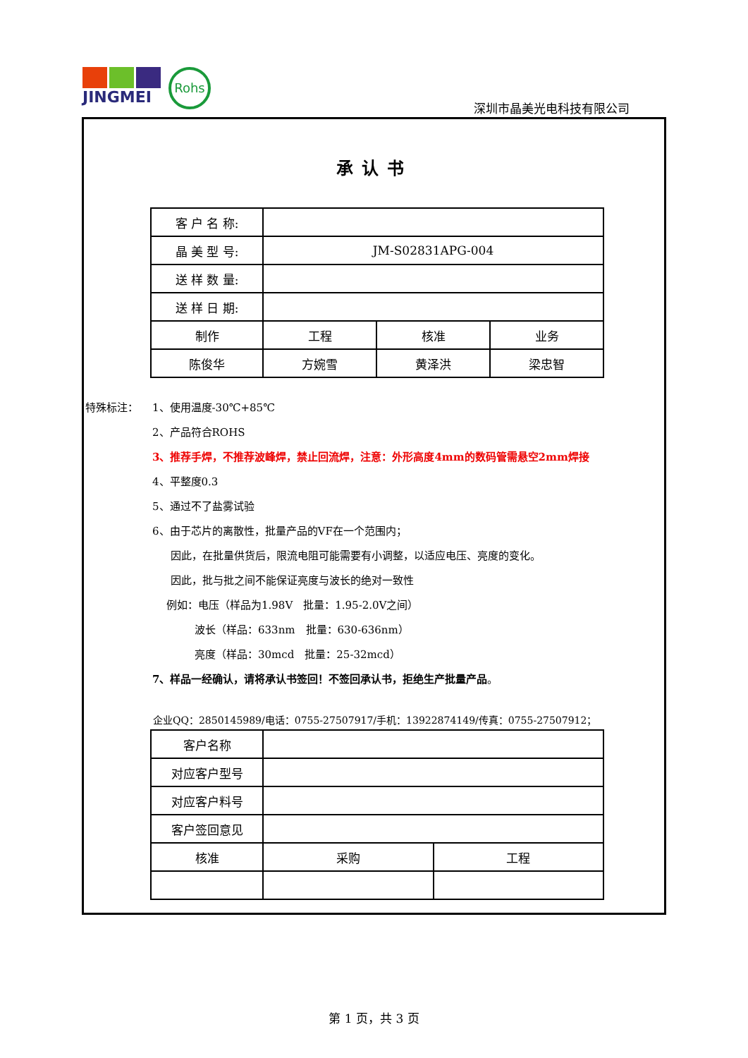JINGMEI
Rohs
深圳市晶美光电科技有限公司
承认书
| 客 户 名 称: | | | |
| 晶 美 型 号: | JM-S02831APG-004 | | |
| 送 样 数 量: | | | |
| 送 样 日 期: | | | |
| 制作 | 工程 | 核准 | 业务 |
| 陈俊华 | 方婉雪 | 黄泽洪 | 梁忠智 |
特殊标注： 1、使用温度-30℃+85℃
2、产品符合ROHS
3、推荐手焊，不推荐波峰焊，禁止回流焊，注意：外形高度4mm的数码管需悬空2mm焊接
4、平整度0.3
5、通过不了盐雾试验
6、由于芯片的离散性，批量产品的VF在一个范围内；
因此，在批量供货后，限流电阻可能需要有小调整，以适应电压、亮度的变化。
因此，批与批之间不能保证亮度与波长的绝对一致性
例如：电压（样品为1.98V　批量：1.95-2.0V之间）
波长（样品：633nm　批量：630-636nm）
亮度（样品：30mcd　批量：25-32mcd）
7、样品一经确认，请将承认书签回！不签回承认书，拒绝生产批量产品。
企业QQ：2850145989/电话：0755-27507917/手机：13922874149/传真：0755-27507912；
| 客户名称 | | |
| 对应客户型号 | | |
| 对应客户料号 | | |
| 客户签回意见 | | |
| 核准 | 采购 | 工程 |
第 1 页，共 3 页